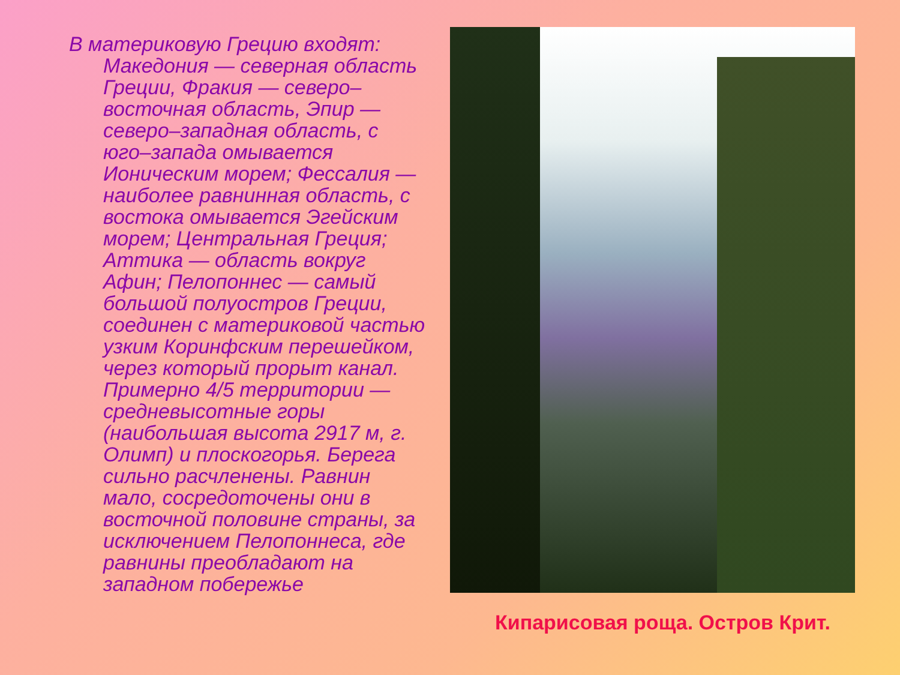В материковую Грецию входят: Македония — северная область Греции, Фракия — северо–восточная область, Эпир — северо–западная область, с юго–запада омывается Ионическим морем; Фессалия — наиболее равнинная область, с востока омывается Эгейским морем; Центральная Греция; Аттика — область вокруг Афин; Пелопоннес — самый большой полуостров Греции, соединен с материковой частью узким Коринфским перешейком, через который прорыт канал. Примерно 4/5 территории — средневысотные горы (наибольшая высота 2917 м, г. Олимп) и плоскогорья. Берега сильно расчленены. Равнин мало, сосредоточены они в восточной половине страны, за исключением Пелопоннеса, где равнины преобладают на западном побережье
Кипарисовая роща. Остров Крит.